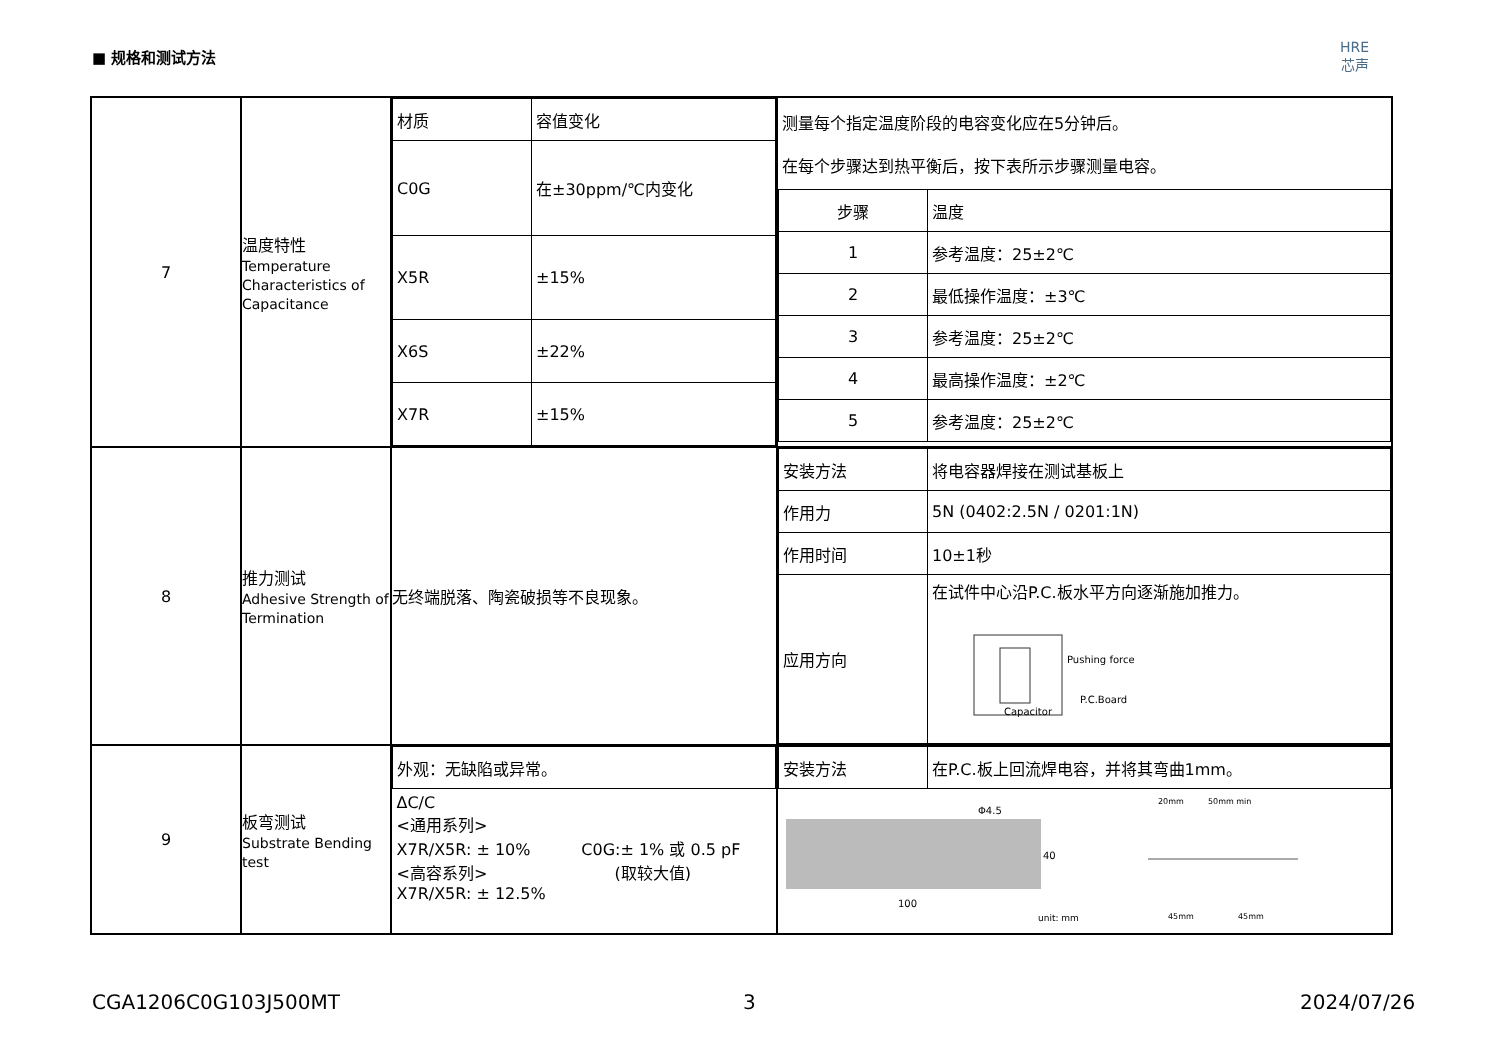■ 规格和测试方法
HRE
芯声
| 7 | 温度特性 Temperature Characteristics of Capacitance | / 材质 / 容值变化 / / C0G / 在±30ppm/℃内变化 / / X5R / ±15% / / X6S / ±22% / / X7R / ±15% / | 测量每个指定温度阶段的电容变化应在5分钟后。 在每个步骤达到热平衡后，按下表所示步骤测量电容。 / 步骤 / 温度 / / 1 / 参考温度：25±2℃ / / 2 / 最低操作温度：±3℃ / / 3 / 参考温度：25±2℃ / / 4 / 最高操作温度：±2℃ / / 5 / 参考温度：25±2℃ / |
| 8 | 推力测试 Adhesive Strength of Termination | 无终端脱落、陶瓷破损等不良现象。 | / 安装方法 / 将电容器焊接在测试基板上 / / 作用力 / 5N (0402:2.5N / 0201:1N) / / 作用时间 / 10±1秒 / / 应用方向 / 在试件中心沿P.C.板水平方向逐渐施加推力。 Pushing force P.C.Board Capacitor / |
| 9 | 板弯测试 Substrate Bending test | / 外观：无缺陷或异常。 / / ΔC/C <通用系列> X7R/X5R: ± 10% C0G:± 1% 或 0.5 pF <高容系列> (取较大值) X7R/X5R: ± 12.5% / | / 安装方法 / 在P.C.板上回流焊电容，并将其弯曲1mm。 / 100 40 Φ4.5 unit: mm 20mm 50mm min 45mm 45mm |
CGA1206C0G103J500MT 3 2024/07/26